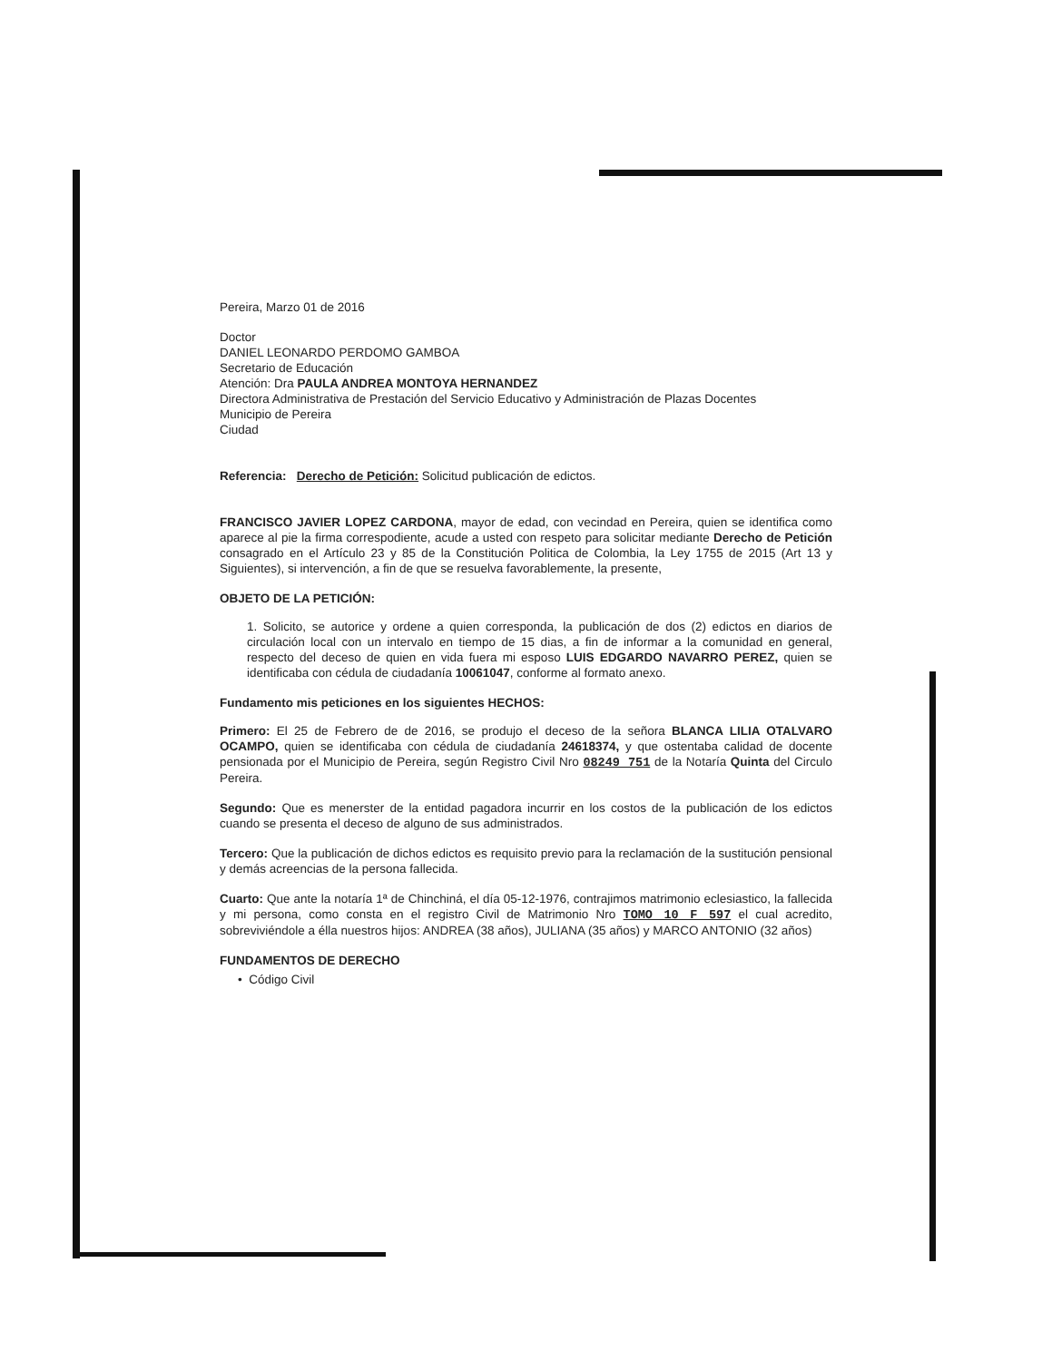Pereira, Marzo 01 de 2016
Doctor
DANIEL LEONARDO PERDOMO GAMBOA
Secretario de Educación
Atención: Dra PAULA ANDREA MONTOYA HERNANDEZ
Directora Administrativa de Prestación del Servicio Educativo y Administración de Plazas Docentes
Municipio de Pereira
Ciudad
Referencia: Derecho de Petición: Solicitud publicación de edictos.
FRANCISCO JAVIER LOPEZ CARDONA, mayor de edad, con vecindad en Pereira, quien se identifica como aparece al pie la firma correspodiente, acude a usted con respeto para solicitar mediante Derecho de Petición consagrado en el Artículo 23 y 85 de la Constitución Politica de Colombia, la Ley 1755 de 2015 (Art 13 y Siguientes), si intervención, a fin de que se resuelva favorablemente, la presente,
OBJETO DE LA PETICIÓN:
1. Solicito, se autorice y ordene a quien corresponda, la publicación de dos (2) edictos en diarios de circulación local con un intervalo en tiempo de 15 dias, a fin de informar a la comunidad en general, respecto del deceso de quien en vida fuera mi esposo LUIS EDGARDO NAVARRO PEREZ, quien se identificaba con cédula de ciudadanía 10061047, conforme al formato anexo.
Fundamento mis peticiones en los siguientes HECHOS:
Primero: El 25 de Febrero de de 2016, se produjo el deceso de la señora BLANCA LILIA OTALVARO OCAMPO, quien se identificaba con cédula de ciudadanía 24618374, y que ostentaba calidad de docente pensionada por el Municipio de Pereira, según Registro Civil Nro 08249 751 de la Notaría Quinta del Circulo Pereira.
Segundo: Que es menerster de la entidad pagadora incurrir en los costos de la publicación de los edictos cuando se presenta el deceso de alguno de sus administrados.
Tercero: Que la publicación de dichos edictos es requisito previo para la reclamación de la sustitución pensional y demás acreencias de la persona fallecida.
Cuarto: Que ante la notaría 1ª de Chinchiná, el día 05-12-1976, contrajimos matrimonio eclesiastico, la fallecida y mi persona, como consta en el registro Civil de Matrimonio Nro TOMO 10 F 597 el cual acredito, sobreviviéndole a élla nuestros hijos: ANDREA (38 años), JULIANA (35 años) y MARCO ANTONIO (32 años)
FUNDAMENTOS DE DERECHO
• Código Civil